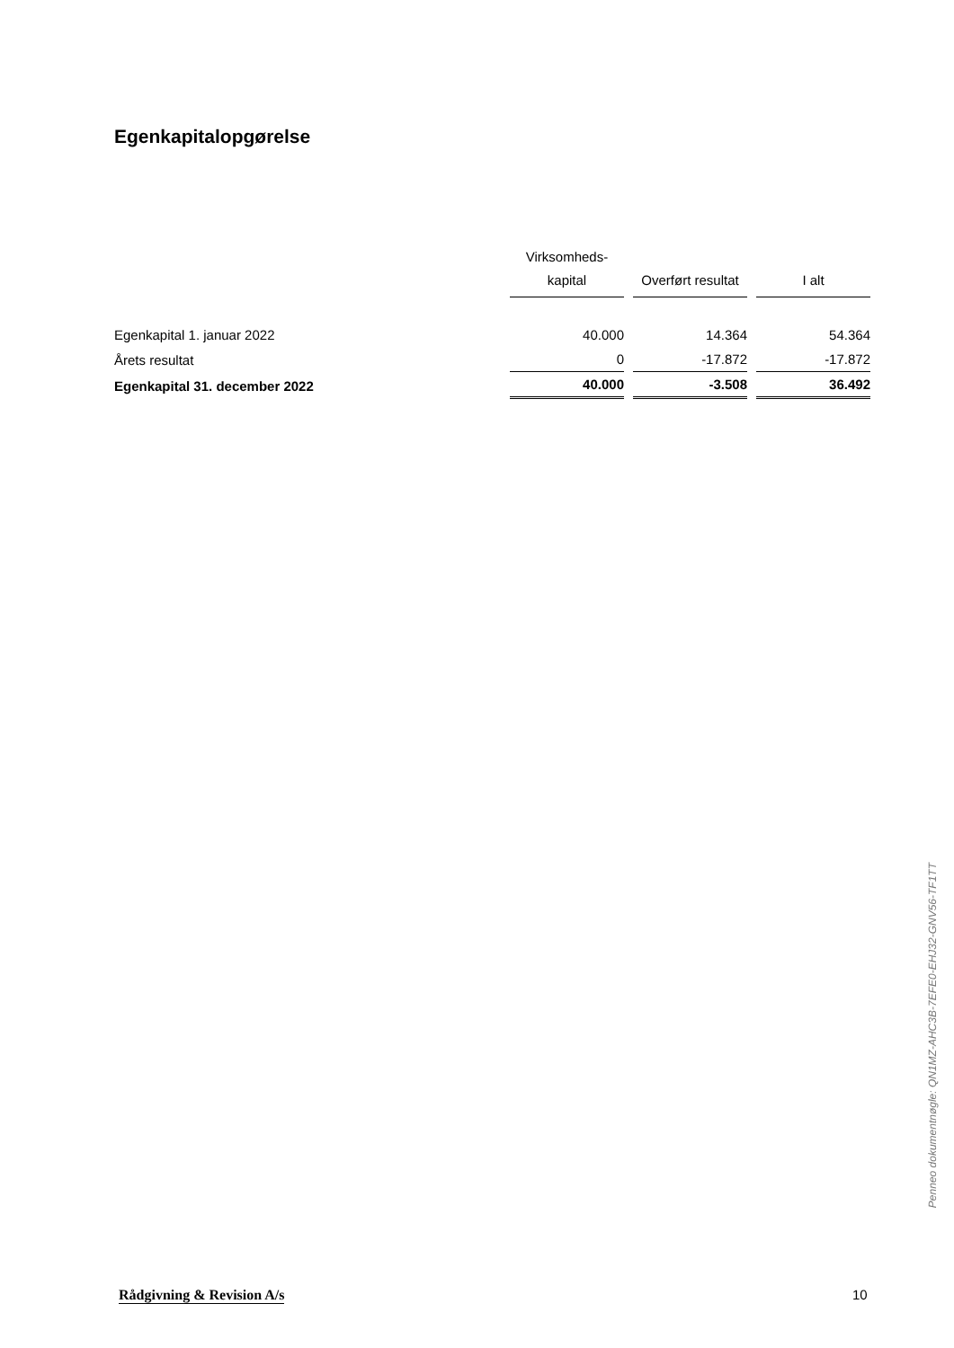Egenkapitalopgørelse
| | Virksomheds- kapital | Overført resultat | I alt |
| --- | --- | --- | --- |
| Egenkapital 1. januar 2022 | 40.000 | 14.364 | 54.364 |
| Årets resultat | 0 | -17.872 | -17.872 |
| Egenkapital 31. december 2022 | 40.000 | -3.508 | 36.492 |
Penneo dokumentnøgle: QN1MZ-AHC3B-7EFE0-EHJ32-GNV56-TF1TT
Rådgivning & Revision A/s 10